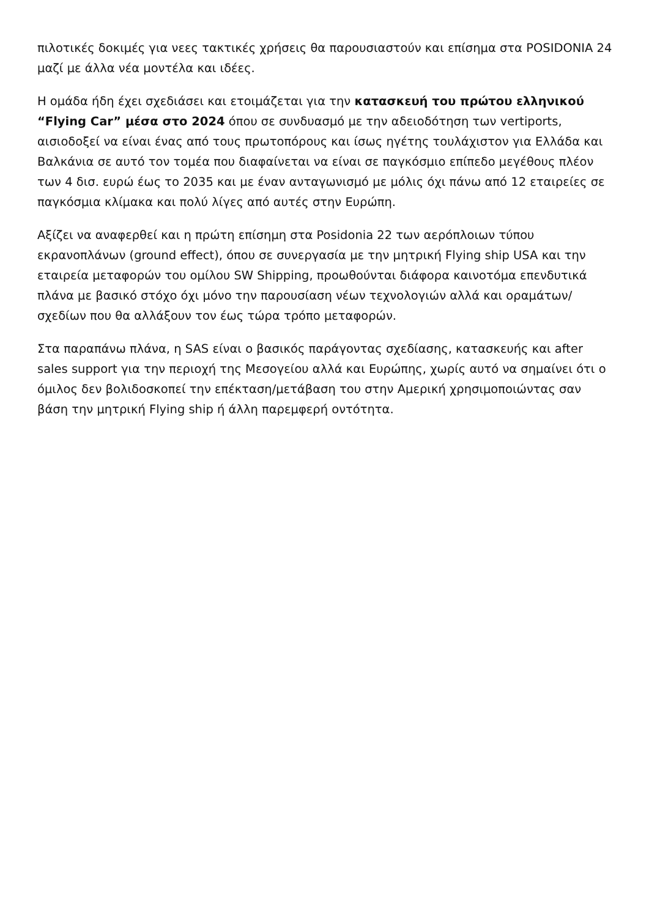πιλοτικές δοκιμές για νεες τακτικές χρήσεις θα παρουσιαστούν και επίσημα στα POSIDONIA 24 μαζί με άλλα νέα μοντέλα και ιδέες.
Η ομάδα ήδη έχει σχεδιάσει και ετοιμάζεται για την κατασκευή του πρώτου ελληνικού “Flying Car” μέσα στο 2024 όπου σε συνδυασμό με την αδειοδότηση των vertiports, αισιοδοξεί να είναι ένας από τους πρωτοπόρους και ίσως ηγέτης τουλάχιστον για Ελλάδα και Βαλκάνια σε αυτό τον τομέα που διαφαίνεται να είναι σε παγκόσμιο επίπεδο μεγέθους πλέον των 4 δισ. ευρώ έως το 2035 και με έναν ανταγωνισμό με μόλις όχι πάνω από 12 εταιρείες σε παγκόσμια κλίμακα και πολύ λίγες από αυτές στην Ευρώπη.
Αξίζει να αναφερθεί και η πρώτη επίσημη στα Posidonia 22 των αερόπλοιων τύπου εκρανοπλάνων (ground effect), όπου σε συνεργασία με την μητρική Flying ship USA και την εταιρεία μεταφορών του ομίλου SW Shipping, προωθούνται διάφορα καινοτόμα επενδυτικά πλάνα με βασικό στόχο όχι μόνο την παρουσίαση νέων τεχνολογιών αλλά και οραμάτων/σχεδίων που θα αλλάξουν τον έως τώρα τρόπο μεταφορών.
Στα παραπάνω πλάνα, η SAS είναι ο βασικός παράγοντας σχεδίασης, κατασκευής και after sales support για την περιοχή της Μεσογείου αλλά και Ευρώπης, χωρίς αυτό να σημαίνει ότι ο όμιλος δεν βολιδοσκοπεί την επέκταση/μετάβαση του στην Αμερική χρησιμοποιώντας σαν βάση την μητρική Flying ship ή άλλη παρεμφερή οντότητα.